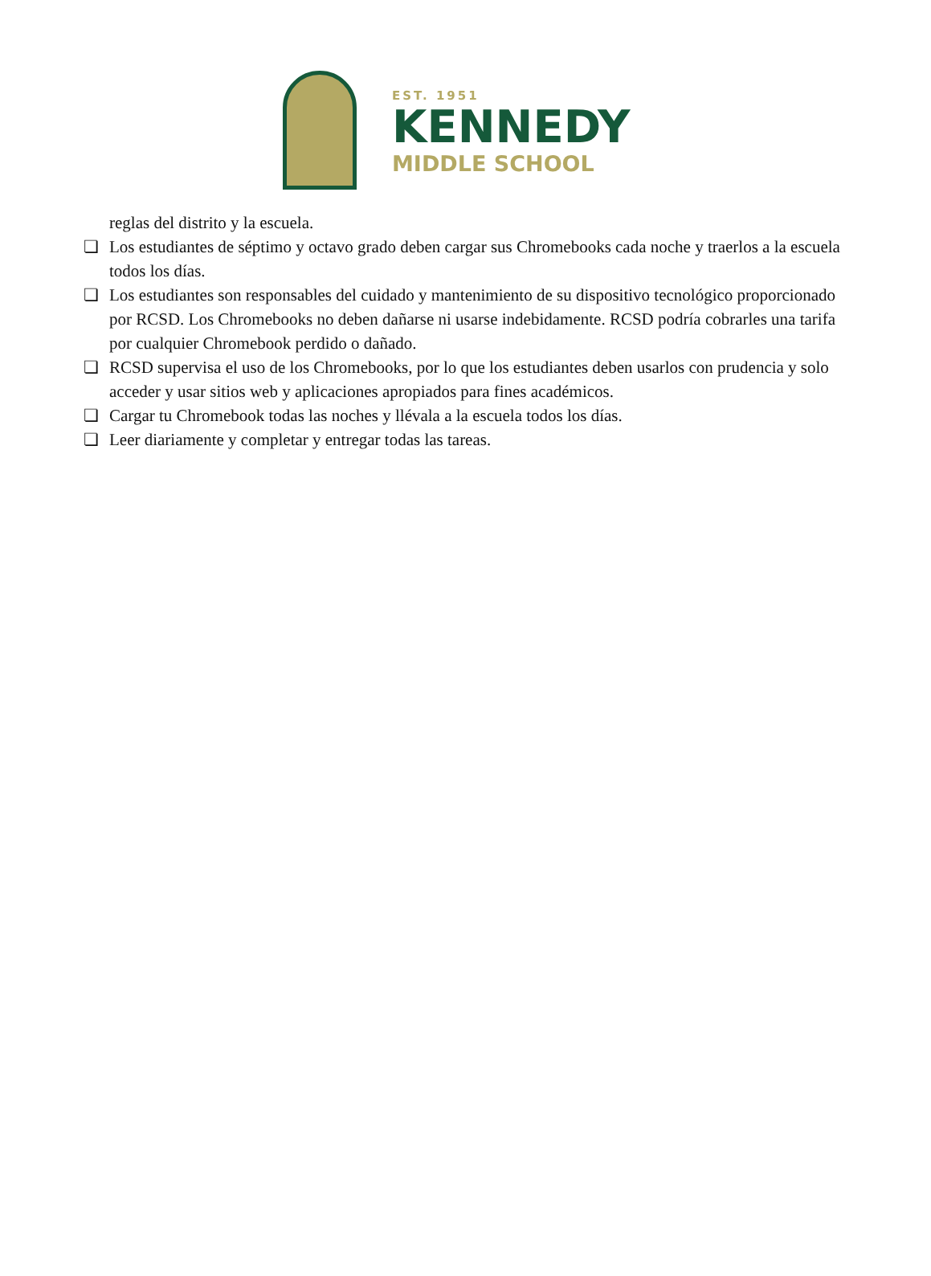EST. 1951
KENNEDY
MIDDLE SCHOOL
reglas del distrito y la escuela.
❏ Los estudiantes de séptimo y octavo grado deben cargar sus Chromebooks cada noche y traerlos a la escuela todos los días.
❏ Los estudiantes son responsables del cuidado y mantenimiento de su dispositivo tecnológico proporcionado por RCSD. Los Chromebooks no deben dañarse ni usarse indebidamente. RCSD podría cobrarles una tarifa por cualquier Chromebook perdido o dañado.
❏ RCSD supervisa el uso de los Chromebooks, por lo que los estudiantes deben usarlos con prudencia y solo acceder y usar sitios web y aplicaciones apropiados para fines académicos.
❏ Cargar tu Chromebook todas las noches y llévala a la escuela todos los días.
❏ Leer diariamente y completar y entregar todas las tareas.